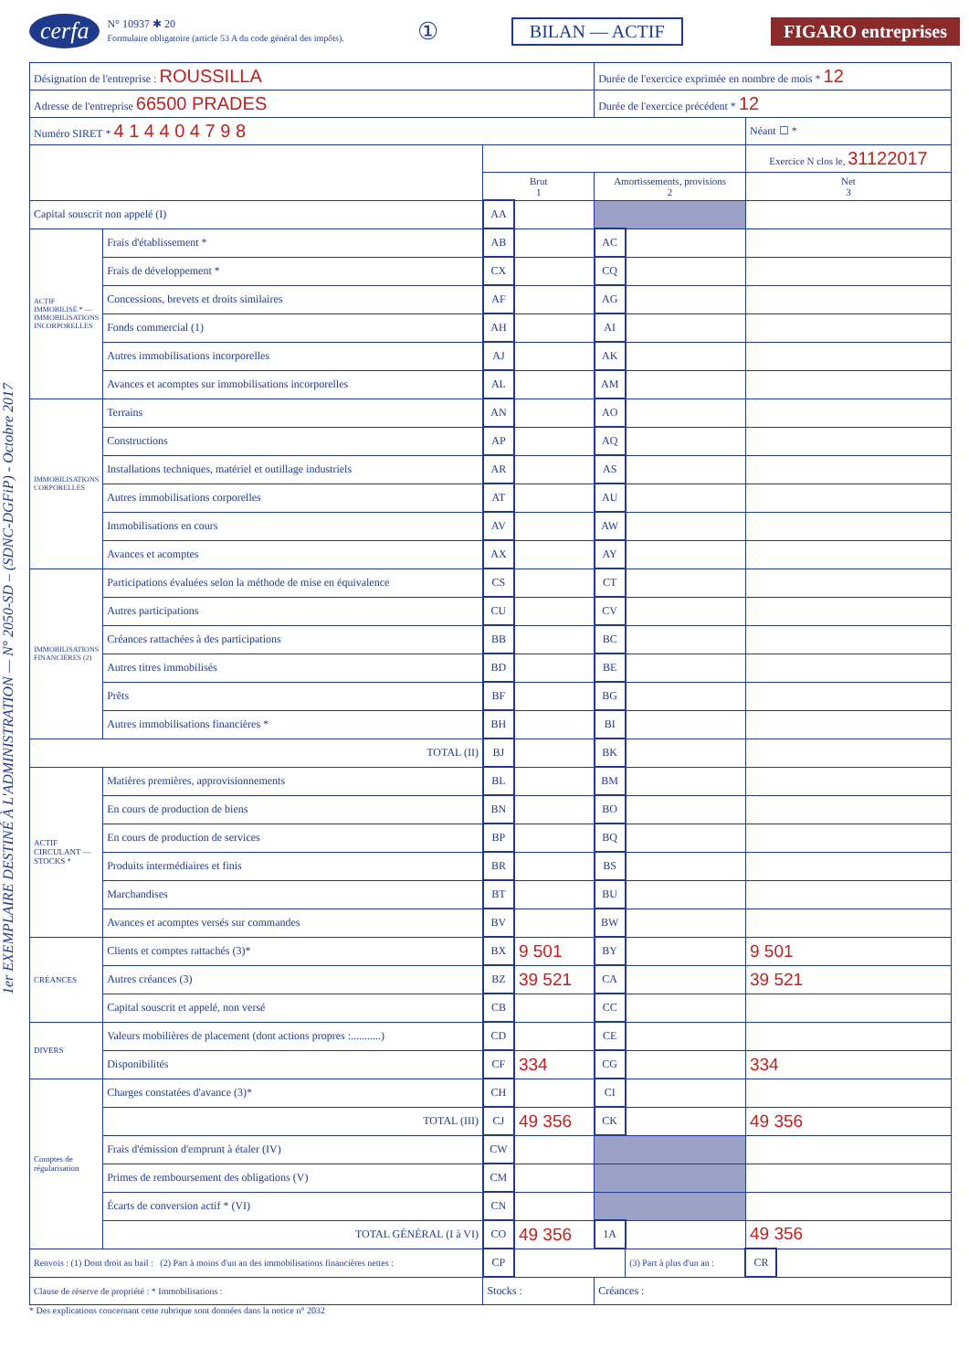cerfa N° 10937 ✱ 20
Formulaire obligatoire (article 53 A du code général des impôts). ① BILAN — ACTIF FIGARO entreprises
1er EXEMPLAIRE DESTINÉ À L'ADMINISTRATION — N° 2050-SD – (SDNC-DGFiP) - Octobre 2017
| Désignation de l'entreprise : ROUSSILLA | | | | Durée de l'exercice exprimée en nombre de mois * 12 | | | |
| Adresse de l'entreprise 66500 PRADES | | | | Durée de l'exercice précédent * 12 | | | |
| Numéro SIRET * 4 1 4 4 0 4 7 9 8 | | | | | | Néant ☐ * | |
| | | | | | | Exercice N clos le, 31122017 | |
| | | Brut 1 | | Amortissements, provisions 2 | | Net 3 | |
| Capital souscrit non appelé (I) | | AA | | | | | |
| ACTIF IMMOBILISÉ * — IMMOBILISATIONS INCORPORELLES | Frais d'établissement * | AB | | AC | | | |
| | Frais de développement * | CX | | CQ | | | |
| | Concessions, brevets et droits similaires | AF | | AG | | | |
| | Fonds commercial (1) | AH | | AI | | | |
| | Autres immobilisations incorporelles | AJ | | AK | | | |
| | Avances et acomptes sur immobilisations incorporelles | AL | | AM | | | |
| IMMOBILISATIONS CORPORELLES | Terrains | AN | | AO | | | |
| | Constructions | AP | | AQ | | | |
| | Installations techniques, matériel et outillage industriels | AR | | AS | | | |
| | Autres immobilisations corporelles | AT | | AU | | | |
| | Immobilisations en cours | AV | | AW | | | |
| | Avances et acomptes | AX | | AY | | | |
| IMMOBILISATIONS FINANCIÈRES (2) | Participations évaluées selon la méthode de mise en équivalence | CS | | CT | | | |
| | Autres participations | CU | | CV | | | |
| | Créances rattachées à des participations | BB | | BC | | | |
| | Autres titres immobilisés | BD | | BE | | | |
| | Prêts | BF | | BG | | | |
| | Autres immobilisations financières * | BH | | BI | | | |
| TOTAL (II) | | BJ | | BK | | | |
| ACTIF CIRCULANT — STOCKS * | Matières premières, approvisionnements | BL | | BM | | | |
| | En cours de production de biens | BN | | BO | | | |
| | En cours de production de services | BP | | BQ | | | |
| | Produits intermédiaires et finis | BR | | BS | | | |
| | Marchandises | BT | | BU | | | |
| | Avances et acomptes versés sur commandes | BV | | BW | | | |
| CRÉANCES | Clients et comptes rattachés (3)* | BX | 9 501 | BY | | 9 501 | |
| | Autres créances (3) | BZ | 39 521 | CA | | 39 521 | |
| | Capital souscrit et appelé, non versé | CB | | CC | | | |
| DIVERS | Valeurs mobilières de placement (dont actions propres :...........) | CD | | CE | | | |
| | Disponibilités | CF | 334 | CG | | 334 | |
| Comptes de régularisation | Charges constatées d'avance (3)* | CH | | CI | | | |
| | TOTAL (III) | CJ | 49 356 | CK | | 49 356 | |
| | Frais d'émission d'emprunt à étaler (IV) | CW | | | | | |
| | Primes de remboursement des obligations (V) | CM | | | | | |
| | Écarts de conversion actif * (VI) | CN | | | | | |
| | TOTAL GÉNÉRAL (I à VI) | CO | 49 356 | 1A | | 49 356 | |
| Renvois : (1) Dont droit au bail : (2) Part à moins d'un an des immobilisations financières nettes : | | CP | | | (3) Part à plus d'un an : | CR | |
| Clause de réserve de propriété : * Immobilisations : | | Stocks : | | Créances : | | | |
* Des explications concernant cette rubrique sont données dans la notice n° 2032